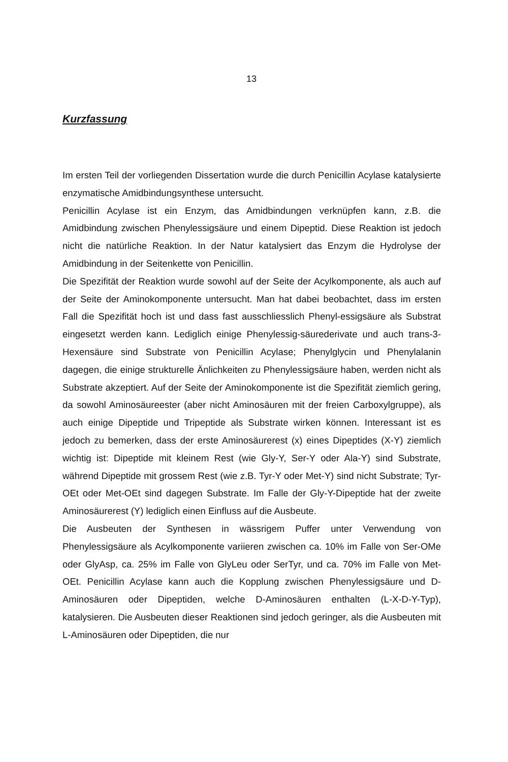13
Kurzfassung
Im ersten Teil der vorliegenden Dissertation wurde die durch Penicillin Acylase katalysierte enzymatische Amidbindungsynthese untersucht.
Penicillin Acylase ist ein Enzym, das Amidbindungen verknüpfen kann, z.B. die Amidbindung zwischen Phenylessigsäure und einem Dipeptid. Diese Reaktion ist jedoch nicht die natürliche Reaktion. In der Natur katalysiert das Enzym die Hydrolyse der Amidbindung in der Seitenkette von Penicillin.
Die Spezifität der Reaktion wurde sowohl auf der Seite der Acylkomponente, als auch auf der Seite der Aminokomponente untersucht. Man hat dabei beobachtet, dass im ersten Fall die Spezifität hoch ist und dass fast ausschliesslich Phenyl-essigsäure als Substrat eingesetzt werden kann. Lediglich einige Phenylessig-säurederivate und auch trans-3-Hexensäure sind Substrate von Penicillin Acylase; Phenylglycin und Phenylalanin dagegen, die einige strukturelle Änlichkeiten zu Phenylessigsäure haben, werden nicht als Substrate akzeptiert. Auf der Seite der Aminokomponente ist die Spezifität ziemlich gering, da sowohl Aminosäureester (aber nicht Aminosäuren mit der freien Carboxylgruppe), als auch einige Dipeptide und Tripeptide als Substrate wirken können. Interessant ist es jedoch zu bemerken, dass der erste Aminosäurerest (x) eines Dipeptides (X-Y) ziemlich wichtig ist: Dipeptide mit kleinem Rest (wie Gly-Y, Ser-Y oder Ala-Y) sind Substrate, während Dipeptide mit grossem Rest (wie z.B. Tyr-Y oder Met-Y) sind nicht Substrate; Tyr-OEt oder Met-OEt sind dagegen Substrate. Im Falle der Gly-Y-Dipeptide hat der zweite Aminosäurerest (Y) lediglich einen Einfluss auf die Ausbeute.
Die Ausbeuten der Synthesen in wässrigem Puffer unter Verwendung von Phenylessigsäure als Acylkomponente variieren zwischen ca. 10% im Falle von Ser-OMe oder GlyAsp, ca. 25% im Falle von GlyLeu oder SerTyr, und ca. 70% im Falle von Met-OEt. Penicillin Acylase kann auch die Kopplung zwischen Phenylessigsäure und D-Aminosäuren oder Dipeptiden, welche D-Aminosäuren enthalten (L-X-D-Y-Typ), katalysieren. Die Ausbeuten dieser Reaktionen sind jedoch geringer, als die Ausbeuten mit L-Aminosäuren oder Dipeptiden, die nur